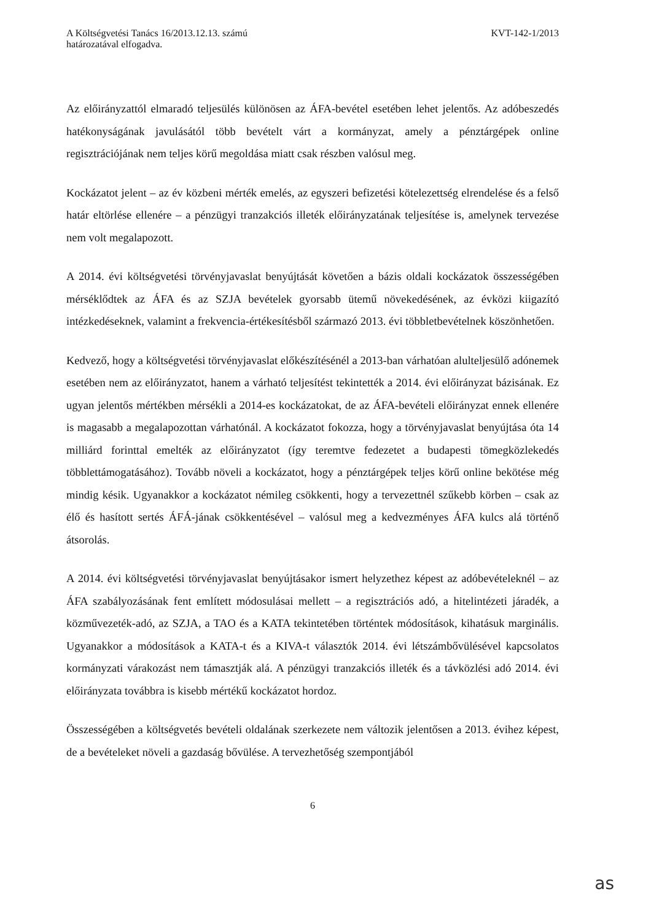A Költségvetési Tanács 16/2013.12.13. számú
határozatával elfogadva.
KVT-142-1/2013
Az előirányzattól elmaradó teljesülés különösen az ÁFA-bevétel esetében lehet jelentős. Az adóbeszedés hatékonyságának javulásától több bevételt várt a kormányzat, amely a pénztárgépek online regisztrációjának nem teljes körű megoldása miatt csak részben valósul meg.
Kockázatot jelent – az év közbeni mérték emelés, az egyszeri befizetési kötelezettség elrendelése és a felső határ eltörlése ellenére – a pénzügyi tranzakciós illeték előirányzatának teljesítése is, amelynek tervezése nem volt megalapozott.
A 2014. évi költségvetési törvényjavaslat benyújtását követően a bázis oldali kockázatok összességében mérséklődtek az ÁFA és az SZJA bevételek gyorsabb ütemű növekedésének, az évközi kiigazító intézkedéseknek, valamint a frekvencia-értékesítésből származó 2013. évi többletbevételnek köszönhetően.
Kedvező, hogy a költségvetési törvényjavaslat előkészítésénél a 2013-ban várhatóan alulteljesülő adónemek esetében nem az előirányzatot, hanem a várható teljesítést tekintették a 2014. évi előirányzat bázisának. Ez ugyan jelentős mértékben mérsékli a 2014-es kockázatokat, de az ÁFA-bevételi előirányzat ennek ellenére is magasabb a megalapozottan várhatónál. A kockázatot fokozza, hogy a törvényjavaslat benyújtása óta 14 milliárd forinttal emelték az előirányzatot (így teremtve fedezetet a budapesti tömegközlekedés többlettámogatásához). Tovább növeli a kockázatot, hogy a pénztárgépek teljes körű online bekötése még mindig késik. Ugyanakkor a kockázatot némileg csökkenti, hogy a tervezettnél szűkebb körben – csak az élő és hasított sertés ÁFÁ-jának csökkentésével – valósul meg a kedvezményes ÁFA kulcs alá történő átsorolás.
A 2014. évi költségvetési törvényjavaslat benyújtásakor ismert helyzethez képest az adóbevételeknél – az ÁFA szabályozásának fent említett módosulásai mellett – a regisztrációs adó, a hitelintézeti járadék, a közművezeték-adó, az SZJA, a TAO és a KATA tekintetében történtek módosítások, kihatásuk marginális. Ugyanakkor a módosítások a KATA-t és a KIVA-t választók 2014. évi létszámbővülésével kapcsolatos kormányzati várakozást nem támasztják alá. A pénzügyi tranzakciós illeték és a távközlési adó 2014. évi előirányzata továbbra is kisebb mértékű kockázatot hordoz.
Összességében a költségvetés bevételi oldalának szerkezete nem változik jelentősen a 2013. évihez képest, de a bevételeket növeli a gazdaság bővülése. A tervezhetőség szempontjából
6
as